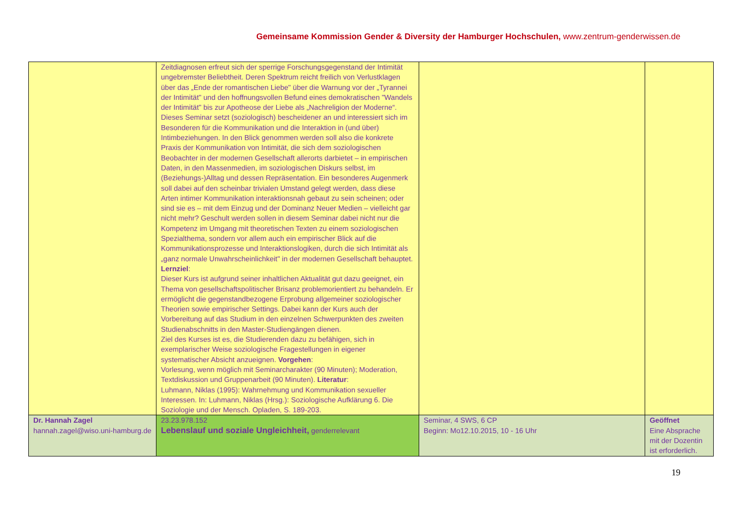Gemeinsame Kommission Gender & Diversity der Hamburger Hochschulen, www.zentrum-genderwissen.de
| | Zeitdiagnosen erfreut sich der sperrige Forschungsgegenstand der Intimität ungebremster Beliebtheit. Deren Spektrum reicht freilich von Verlustklagen über das „Ende der romantischen Liebe" über die Warnung vor der „Tyrannei der Intimität" und den hoffnungsvollen Befund eines demokratischen "Wandels der Intimität" bis zur Apotheose der Liebe als „Nachreligion der Moderne“. Dieses Seminar setzt (soziologisch) bescheidener an und interessiert sich im Besonderen für die Kommunikation und die Interaktion in (und über) Intimbeziehungen. In den Blick genommen werden soll also die konkrete Praxis der Kommunikation von Intimität, die sich dem soziologischen Beobachter in der modernen Gesellschaft allerorts darbietet – in empirischen Daten, in den Massenmedien, im soziologischen Diskurs selbst, im (Beziehungs-)Alltag und dessen Repräsentation. Ein besonderes Augenmerk soll dabei auf den scheinbar trivialen Umstand gelegt werden, dass diese Arten intimer Kommunikation interaktionsnah gebaut zu sein scheinen; oder sind sie es – mit dem Einzug und der Dominanz Neuer Medien – vielleicht gar nicht mehr? Geschult werden sollen in diesem Seminar dabei nicht nur die Kompetenz im Umgang mit theoretischen Texten zu einem soziologischen Spezialthema, sondern vor allem auch ein empirischer Blick auf die Kommunikationsprozesse und Interaktionslogiken, durch die sich Intimität als „ganz normale Unwahrscheinlichkeit" in der modernen Gesellschaft behauptet. Lernziel : Dieser Kurs ist aufgrund seiner inhaltlichen Aktualität gut dazu geeignet, ein Thema von gesellschaftspolitischer Brisanz problemorientiert zu behandeln. Er ermöglicht die gegenstandbezogene Erprobung allgemeiner soziologischer Theorien sowie empirischer Settings. Dabei kann der Kurs auch der Vorbereitung auf das Studium in den einzelnen Schwerpunkten des zweiten Studienabschnitts in den Master-Studiengängen dienen. Ziel des Kurses ist es, die Studierenden dazu zu befähigen, sich in exemplarischer Weise soziologische Fragestellungen in eigener systematischer Absicht anzueignen. Vorgehen : Vorlesung, wenn möglich mit Seminarcharakter (90 Minuten); Moderation, Textdiskussion und Gruppenarbeit (90 Minuten). Literatur : Luhmann, Niklas (1995): Wahrnehmung und Kommunikation sexueller Interessen. In: Luhmann, Niklas (Hrsg.): Soziologische Aufklärung 6. Die Soziologie und der Mensch. Opladen, S. 189-203. | | |
| Dr. Hannah Zagel hannah.zagel@wiso.uni-hamburg.de | 23.23.978.152 Lebenslauf und soziale Ungleichheit, genderrelevant | Seminar, 4 SWS, 6 CP Beginn: Mo12.10.2015, 10 - 16 Uhr | Geöffnet Eine Absprache mit der Dozentin ist erforderlich. |
19